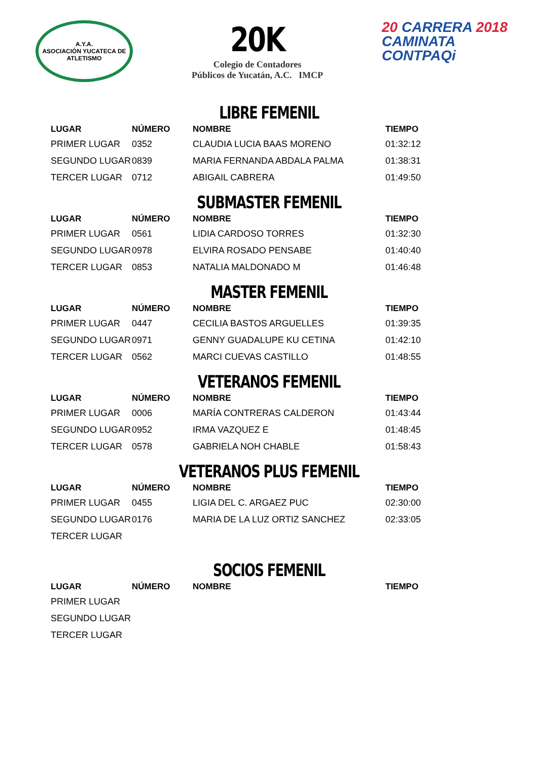A.Y.A.
ASOCIACIÓN YUCATECA DE ATLETISMO
20K
Colegio de Contadores
Públicos de Yucatán, A.C. IMCP
20 CARRERA 2018
CAMINATA
CONTPAQi
LIBRE FEMENIL
| LUGAR | NÚMERO | NOMBRE | TIEMPO |
| --- | --- | --- | --- |
| PRIMER LUGAR | 0352 | CLAUDIA LUCIA BAAS MORENO | 01:32:12 |
| SEGUNDO LUGAR | 0839 | MARIA FERNANDA ABDALA PALMA | 01:38:31 |
| TERCER LUGAR | 0712 | ABIGAIL CABRERA | 01:49:50 |
SUBMASTER FEMENIL
| LUGAR | NÚMERO | NOMBRE | TIEMPO |
| --- | --- | --- | --- |
| PRIMER LUGAR | 0561 | LIDIA CARDOSO TORRES | 01:32:30 |
| SEGUNDO LUGAR | 0978 | ELVIRA ROSADO PENSABE | 01:40:40 |
| TERCER LUGAR | 0853 | NATALIA MALDONADO M | 01:46:48 |
MASTER FEMENIL
| LUGAR | NÚMERO | NOMBRE | TIEMPO |
| --- | --- | --- | --- |
| PRIMER LUGAR | 0447 | CECILIA BASTOS ARGUELLES | 01:39:35 |
| SEGUNDO LUGAR | 0971 | GENNY GUADALUPE KU CETINA | 01:42:10 |
| TERCER LUGAR | 0562 | MARCI CUEVAS CASTILLO | 01:48:55 |
VETERANOS FEMENIL
| LUGAR | NÚMERO | NOMBRE | TIEMPO |
| --- | --- | --- | --- |
| PRIMER LUGAR | 0006 | MARÍA CONTRERAS CALDERON | 01:43:44 |
| SEGUNDO LUGAR | 0952 | IRMA VAZQUEZ E | 01:48:45 |
| TERCER LUGAR | 0578 | GABRIELA NOH CHABLE | 01:58:43 |
VETERANOS PLUS FEMENIL
| LUGAR | NÚMERO | NOMBRE | TIEMPO |
| --- | --- | --- | --- |
| PRIMER LUGAR | 0455 | LIGIA DEL C. ARGAEZ PUC | 02:30:00 |
| SEGUNDO LUGAR | 0176 | MARIA DE LA LUZ ORTIZ SANCHEZ | 02:33:05 |
| TERCER LUGAR | | | |
SOCIOS FEMENIL
| LUGAR | NÚMERO | NOMBRE | TIEMPO |
| --- | --- | --- | --- |
| PRIMER LUGAR | | | |
| SEGUNDO LUGAR | | | |
| TERCER LUGAR | | | |